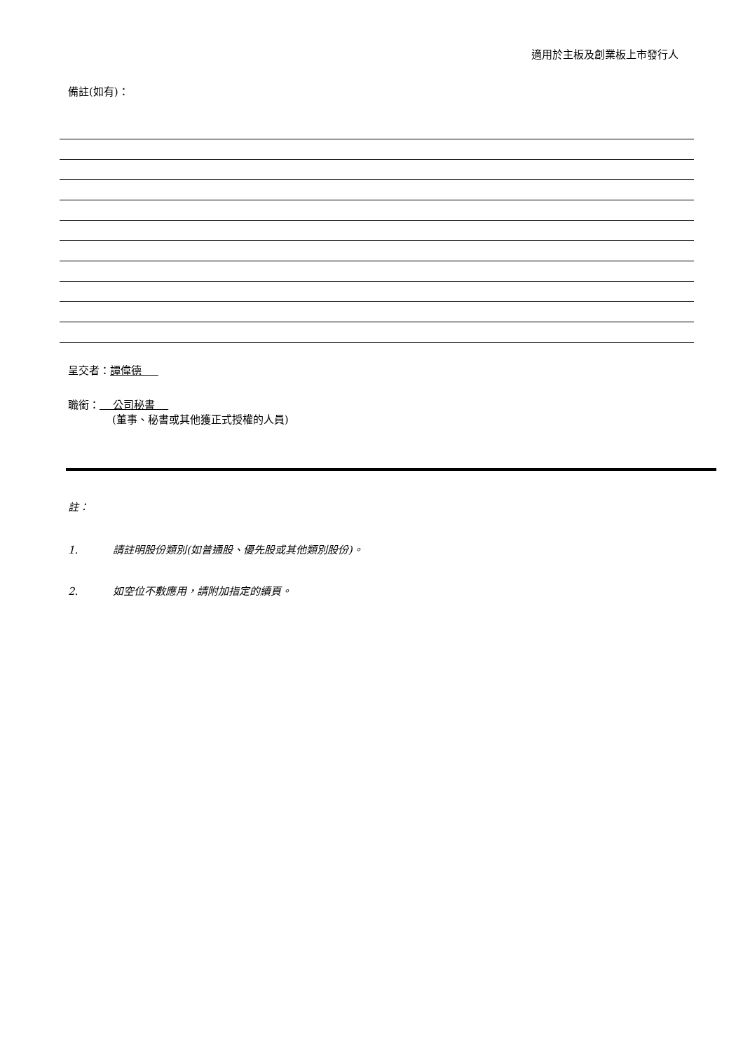適用於主板及創業板上市發行人
備註(如有)：
呈交者：譚偉德
職銜： 公司秘書
(董事、秘書或其他獲正式授權的人員)
註：
1. 請註明股份類別(如普通股、優先股或其他類別股份)。
2. 如空位不敷應用，請附加指定的續頁。